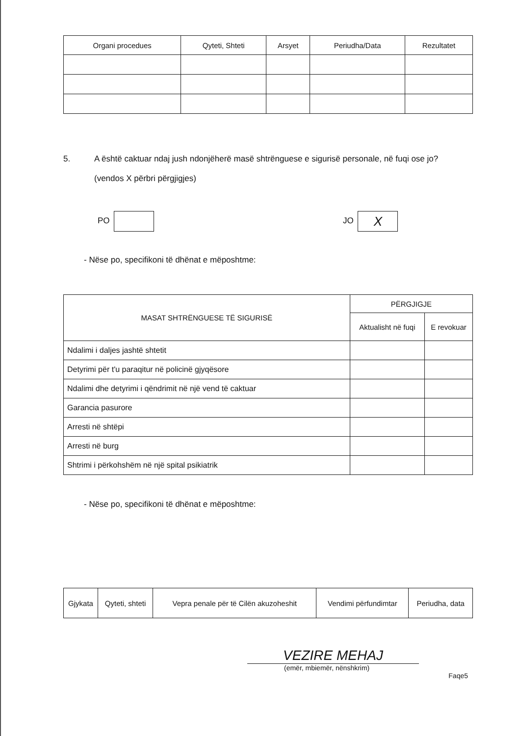| Organi procedues | Qyteti, Shteti | Arsyet | Periudha/Data | Rezultatet |
| --- | --- | --- | --- | --- |
5. A është caktuar ndaj jush ndonjëherë masë shtrënguese e sigurisë personale, në fuqi ose jo?
(vendos X përbri përgjigjes)
PO JO X
- Nëse po, specifikoni të dhënat e mëposhtme:
| MASAT SHTRËNGUESE TË SIGURISË | PËRGJIGJE | |
| --- | --- | --- |
| | Aktualisht në fuqi | E revokuar |
| Ndalimi i daljes jashtë shtetit | | |
| Detyrimi për t'u paraqitur në policinë gjyqësore | | |
| Ndalimi dhe detyrimi i qëndrimit në një vend të caktuar | | |
| Garancia pasurore | | |
| Arresti në shtëpi | | |
| Arresti në burg | | |
| Shtrimi i përkohshëm në një spital psikiatrik | | |
- Nëse po, specifikoni të dhënat e mëposhtme:
| Gjykata | Qyteti, shteti | Vepra penale për të Cilën akuzoheshit | Vendimi përfundimtar | Periudha, data |
VEZIRE MEHAJ
(emër, mbiemër, nënshkrim)
Faqe5